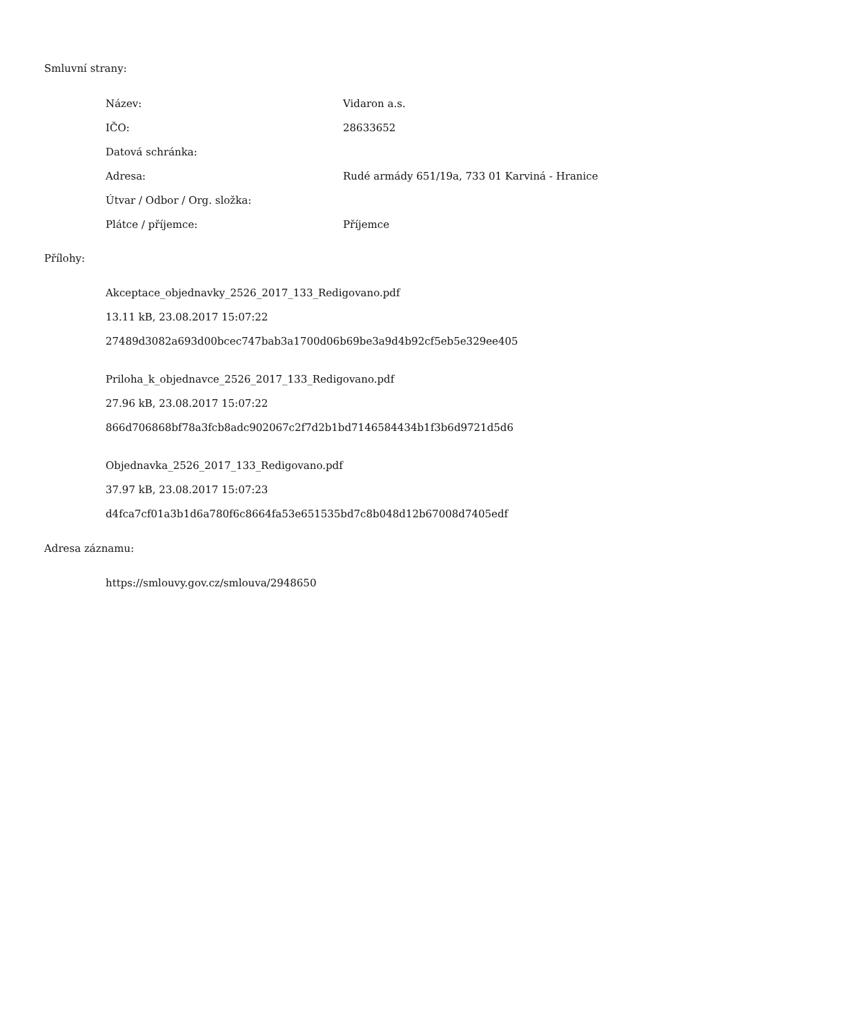Smluvní strany:
| Název: | Vidaron a.s. |
| IČO: | 28633652 |
| Datová schránka: | |
| Adresa: | Rudé armády 651/19a, 733 01 Karviná - Hranice |
| Útvar / Odbor / Org. složka: | |
| Plátce / příjemce: | Příjemce |
Přílohy:
Akceptace_objednavky_2526_2017_133_Redigovano.pdf
13.11 kB, 23.08.2017 15:07:22
27489d3082a693d00bcec747bab3a1700d06b69be3a9d4b92cf5eb5e329ee405
Priloha_k_objednavce_2526_2017_133_Redigovano.pdf
27.96 kB, 23.08.2017 15:07:22
866d706868bf78a3fcb8adc902067c2f7d2b1bd7146584434b1f3b6d9721d5d6
Objednavka_2526_2017_133_Redigovano.pdf
37.97 kB, 23.08.2017 15:07:23
d4fca7cf01a3b1d6a780f6c8664fa53e651535bd7c8b048d12b67008d7405edf
Adresa záznamu:
https://smlouvy.gov.cz/smlouva/2948650